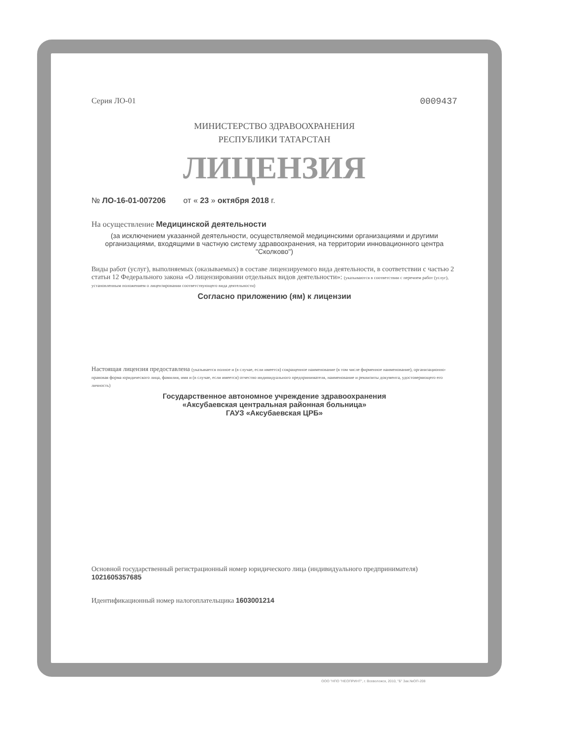Серия ЛО-01 0009437
МИНИСТЕРСТВО ЗДРАВООХРАНЕНИЯ
РЕСПУБЛИКИ ТАТАРСТАН
ЛИЦЕНЗИЯ
№ ЛО-16-01-007206 от « 23 » октября 2018 г.
На осуществление Медицинской деятельности
(за исключением указанной деятельности, осуществляемой медицинскими организациями и другими организациями, входящими в частную систему здравоохранения, на территории инновационного центра "Сколково")
Виды работ (услуг), выполняемых (оказываемых) в составе лицензируемого вида деятельности, в соответствии с частью 2 статьи 12 Федерального закона «О лицензировании отдельных видов деятельности»: (указываются в соответствии с перечнем работ (услуг), установленным положением о лицензировании соответствующего вида деятельности)
Согласно приложению (ям) к лицензии
Настоящая лицензия предоставлена (указывается полное и (в случае, если имеется) сокращенное наименование (в том числе фирменное наименование), организационно-правовая форма юридического лица, фамилия, имя и (в случае, если имеется) отчество индивидуального предпринимателя, наименование и реквизиты документа, удостоверяющего его личность)
Государственное автономное учреждение здравоохранения
«Аксубаевская центральная районная больница»
ГАУЗ «Аксубаевская ЦРБ»
Основной государственный регистрационный номер юридического лица (индивидуального предпринимателя) 1021605357685
Идентификационный номер налогоплательщика 1603001214
ООО "НПО "НЕОПРИНТ", г. Всеволожск, 2010, "Б" Зак.№ОП-208